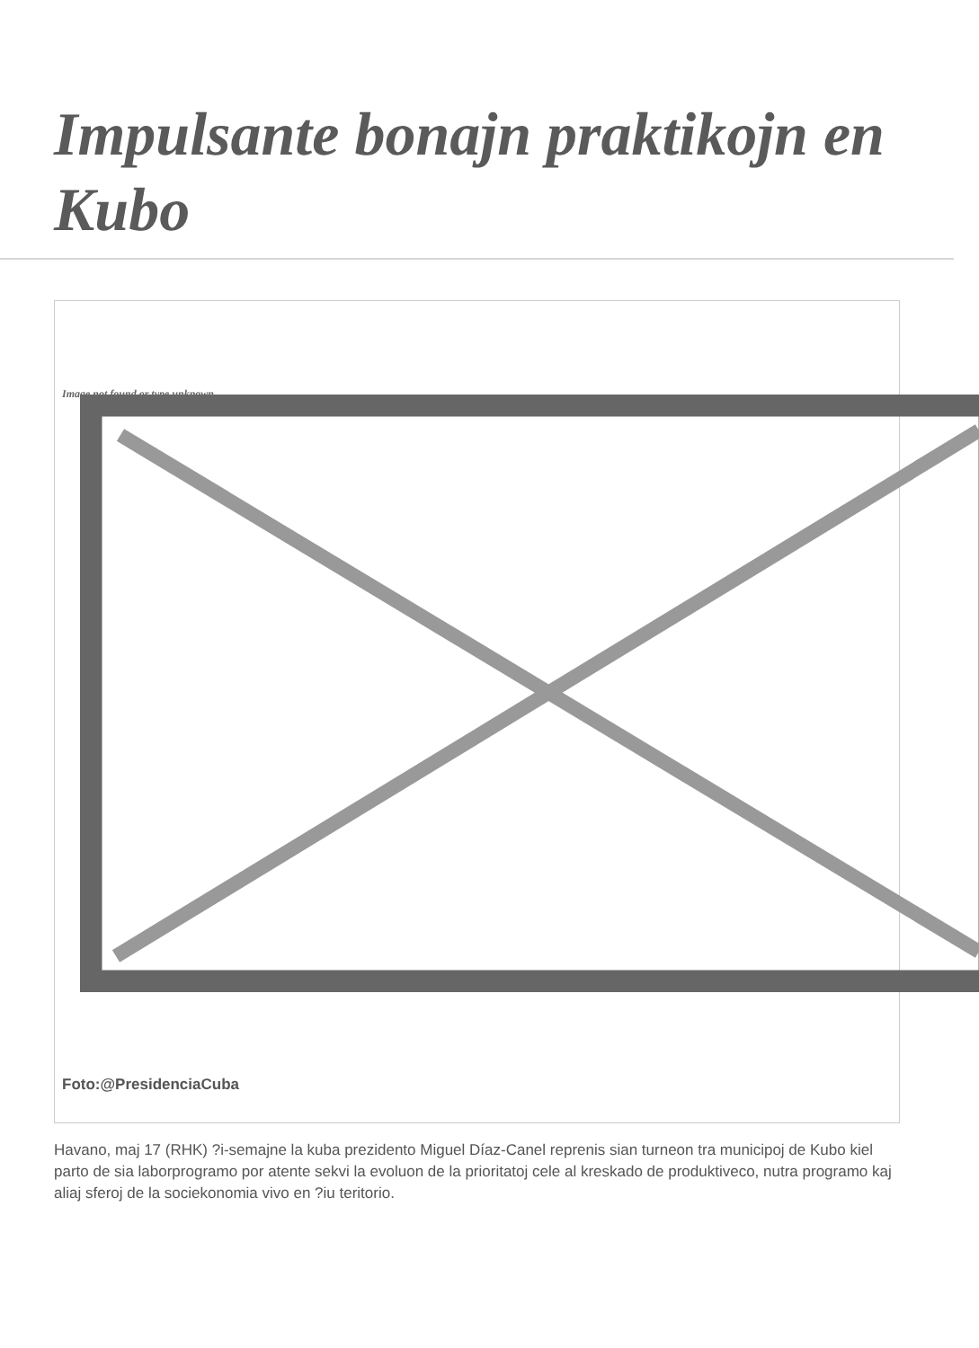Impulsante bonajn praktikojn en Kubo
Image not found or type unknown
Foto:@PresidenciaCuba
Havano, maj 17 (RHK) ?i-semajne la kuba prezidento Miguel Díaz-Canel reprenis sian turneon tra municipoj de Kubo kiel parto de sia laborprogramo por atente sekvi la evoluon de la prioritatoj cele al kreskado de produktiveco, nutra programo kaj aliaj sferoj de la sociekonomia vivo en ?iu teritorio.